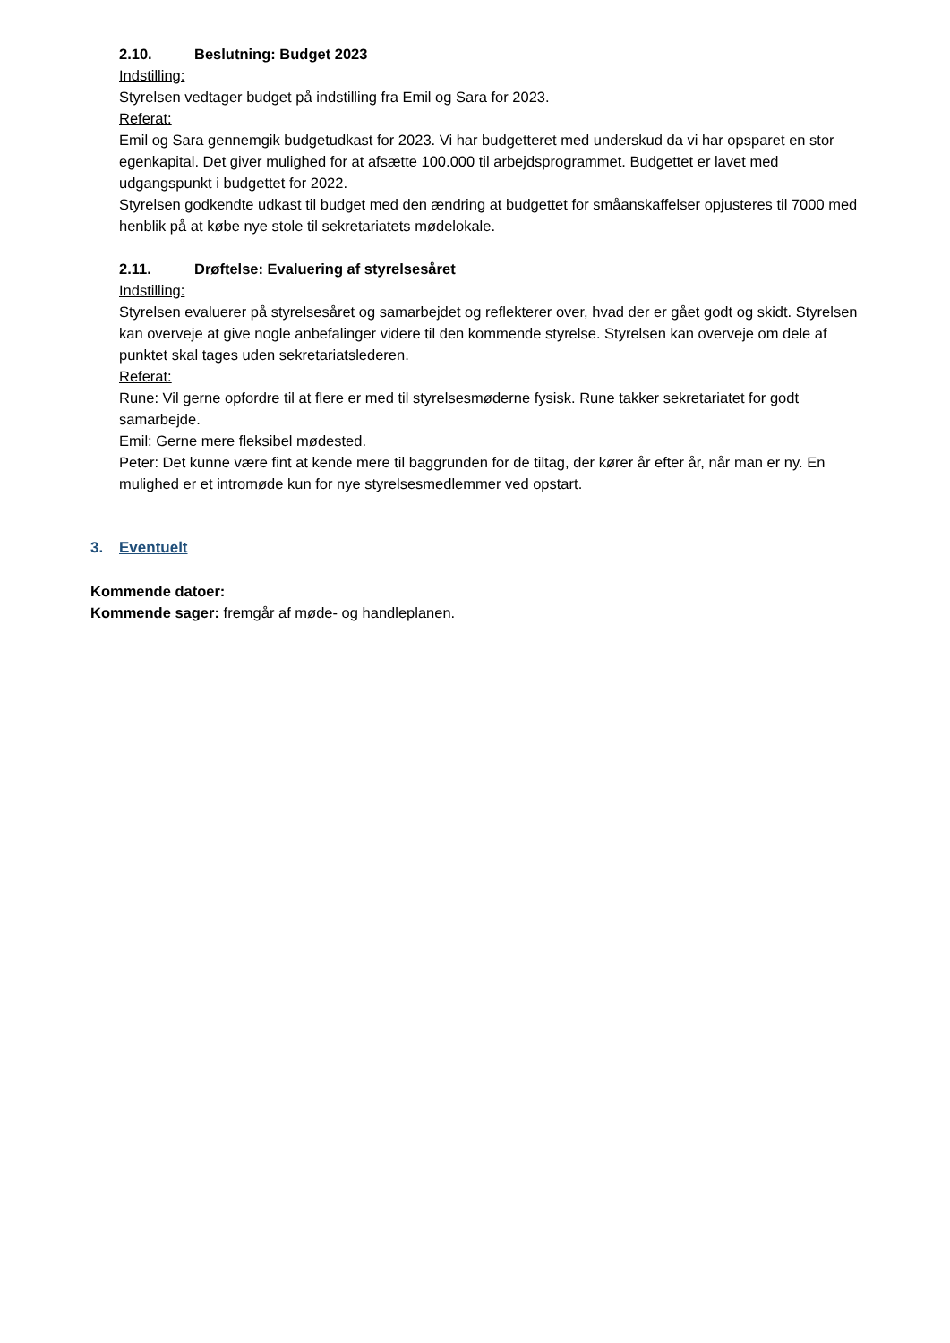2.10. Beslutning: Budget 2023
Indstilling:
Styrelsen vedtager budget på indstilling fra Emil og Sara for 2023.
Referat:
Emil og Sara gennemgik budgetudkast for 2023. Vi har budgetteret med underskud da vi har opsparet en stor egenkapital. Det giver mulighed for at afsætte 100.000 til arbejdsprogrammet. Budgettet er lavet med udgangspunkt i budgettet for 2022.
Styrelsen godkendte udkast til budget med den ændring at budgettet for småanskaffelser opjusteres til 7000 med henblik på at købe nye stole til sekretariatets mødelokale.
2.11. Drøftelse: Evaluering af styrelsesåret
Indstilling:
Styrelsen evaluerer på styrelsesåret og samarbejdet og reflekterer over, hvad der er gået godt og skidt. Styrelsen kan overveje at give nogle anbefalinger videre til den kommende styrelse. Styrelsen kan overveje om dele af punktet skal tages uden sekretariatslederen.
Referat:
Rune: Vil gerne opfordre til at flere er med til styrelsesmøderne fysisk. Rune takker sekretariatet for godt samarbejde.
Emil: Gerne mere fleksibel mødested.
Peter: Det kunne være fint at kende mere til baggrunden for de tiltag, der kører år efter år, når man er ny. En mulighed er et intromøde kun for nye styrelsesmedlemmer ved opstart.
3. Eventuelt
Kommende datoer:
Kommende sager: fremgår af møde- og handleplanen.